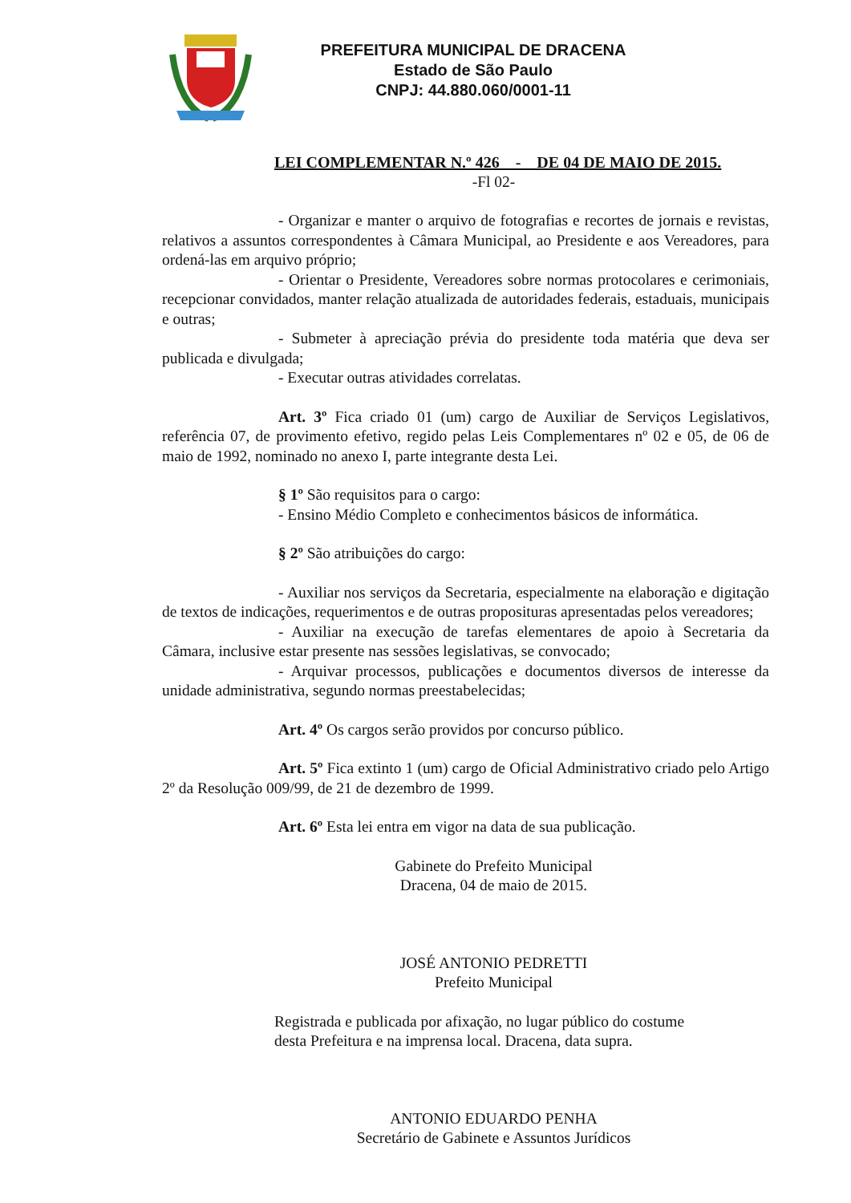PREFEITURA MUNICIPAL DE DRACENA
Estado de São Paulo
CNPJ: 44.880.060/0001-11
LEI COMPLEMENTAR N.º 426 - DE 04 DE MAIO DE 2015.
-Fl 02-
- Organizar e manter o arquivo de fotografias e recortes de jornais e revistas, relativos a assuntos correspondentes à Câmara Municipal, ao Presidente e aos Vereadores, para ordená-las em arquivo próprio;
- Orientar o Presidente, Vereadores sobre normas protocolares e cerimoniais, recepcionar convidados, manter relação atualizada de autoridades federais, estaduais, municipais e outras;
- Submeter à apreciação prévia do presidente toda matéria que deva ser publicada e divulgada;
- Executar outras atividades correlatas.
Art. 3º Fica criado 01 (um) cargo de Auxiliar de Serviços Legislativos, referência 07, de provimento efetivo, regido pelas Leis Complementares nº 02 e 05, de 06 de maio de 1992, nominado no anexo I, parte integrante desta Lei.
§ 1º São requisitos para o cargo:
- Ensino Médio Completo e conhecimentos básicos de informática.
§ 2º São atribuições do cargo:
- Auxiliar nos serviços da Secretaria, especialmente na elaboração e digitação de textos de indicações, requerimentos e de outras proposituras apresentadas pelos vereadores;
- Auxiliar na execução de tarefas elementares de apoio à Secretaria da Câmara, inclusive estar presente nas sessões legislativas, se convocado;
- Arquivar processos, publicações e documentos diversos de interesse da unidade administrativa, segundo normas preestabelecidas;
Art. 4º Os cargos serão providos por concurso público.
Art. 5º Fica extinto 1 (um) cargo de Oficial Administrativo criado pelo Artigo 2º da Resolução 009/99, de 21 de dezembro de 1999.
Art. 6º Esta lei entra em vigor na data de sua publicação.
Gabinete do Prefeito Municipal
Dracena, 04 de maio de 2015.
JOSÉ ANTONIO PEDRETTI
Prefeito Municipal
Registrada e publicada por afixação, no lugar público do costume
desta Prefeitura e na imprensa local. Dracena, data supra.
ANTONIO EDUARDO PENHA
Secretário de Gabinete e Assuntos Jurídicos